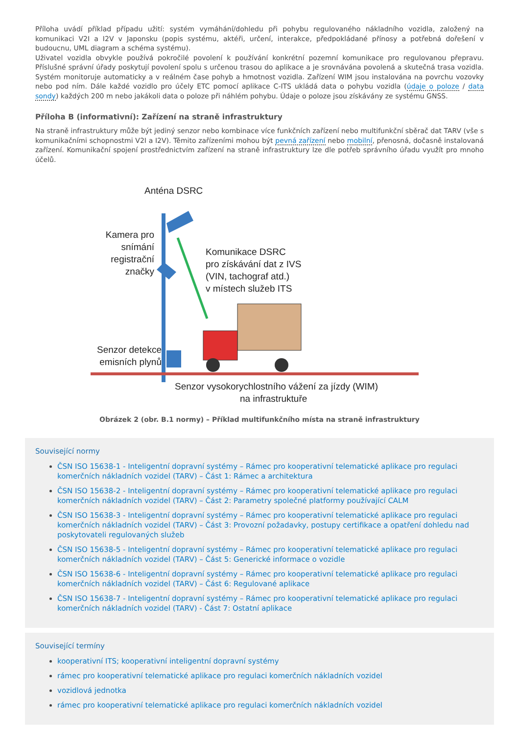Příloha uvádí příklad případu užití: systém vymáhání/dohledu při pohybu regulovaného nákladního vozidla, založený na komunikaci V2I a I2V v Japonsku (popis systému, aktéři, určení, interakce, předpokládané přínosy a potřebná dořešení v budoucnu, UML diagram a schéma systému).
Uživatel vozidla obvykle používá pokročilé povolení k používání konkrétní pozemní komunikace pro regulovanou přepravu. Příslušné správní úřady poskytují povolení spolu s určenou trasou do aplikace a je srovnávána povolená a skutečná trasa vozidla. Systém monitoruje automaticky a v reálném čase pohyb a hmotnost vozidla. Zařízení WIM jsou instalována na povrchu vozovky nebo pod ním. Dále každé vozidlo pro účely ETC pomocí aplikace C-ITS ukládá data o pohybu vozidla (údaje o poloze / data sondy) každých 200 m nebo jakákoli data o poloze při náhlém pohybu. Údaje o poloze jsou získávány ze systému GNSS.
Příloha B (informativní): Zařízení na straně infrastruktury
Na straně infrastruktury může být jediný senzor nebo kombinace více funkčních zařízení nebo multifunkční sběrač dat TARV (vše s komunikačními schopnostmi V2I a I2V). Těmito zařízeními mohou být pevná zařízení nebo mobilní, přenosná, dočasně instalovaná zařízení. Komunikační spojení prostřednictvím zařízení na straně infrastruktury lze dle potřeb správního úřadu využít pro mnoho účelů.
Anténa DSRC
Kamera pro
snímání
registrační
značky
Komunikace DSRC
pro získávání dat z IVS
(VIN, tachograf atd.)
v místech služeb ITS
Senzor detekce
emisních plynů
Senzor vysokorychlostního vážení za jízdy (WIM)
na infrastruktuře
Obrázek 2 (obr. B.1 normy) – Příklad multifunkčního místa na straně infrastruktury
Související normy
ČSN ISO 15638-1 - Inteligentní dopravní systémy – Rámec pro kooperativní telematické aplikace pro regulaci komerčních nákladních vozidel (TARV) – Část 1: Rámec a architektura
ČSN ISO 15638-2 - Inteligentní dopravní systémy – Rámec pro kooperativní telematické aplikace pro regulaci komerčních nákladních vozidel (TARV) – Část 2: Parametry společné platformy používající CALM
ČSN ISO 15638-3 - Inteligentní dopravní systémy – Rámec pro kooperativní telematické aplikace pro regulaci komerčních nákladních vozidel (TARV) – Část 3: Provozní požadavky, postupy certifikace a opatření dohledu nad poskytovateli regulovaných služeb
ČSN ISO 15638-5 - Inteligentní dopravní systémy – Rámec pro kooperativní telematické aplikace pro regulaci komerčních nákladních vozidel (TARV) – Část 5: Generické informace o vozidle
ČSN ISO 15638-6 - Inteligentní dopravní systémy – Rámec pro kooperativní telematické aplikace pro regulaci komerčních nákladních vozidel (TARV) – Část 6: Regulované aplikace
ČSN ISO 15638-7 - Inteligentní dopravní systémy – Rámec pro kooperativní telematické aplikace pro regulaci komerčních nákladních vozidel (TARV) - Část 7: Ostatní aplikace
Související termíny
kooperativní ITS; kooperativní inteligentní dopravní systémy
rámec pro kooperativní telematické aplikace pro regulaci komerčních nákladních vozidel
vozidlová jednotka
rámec pro kooperativní telematické aplikace pro regulaci komerčních nákladních vozidel